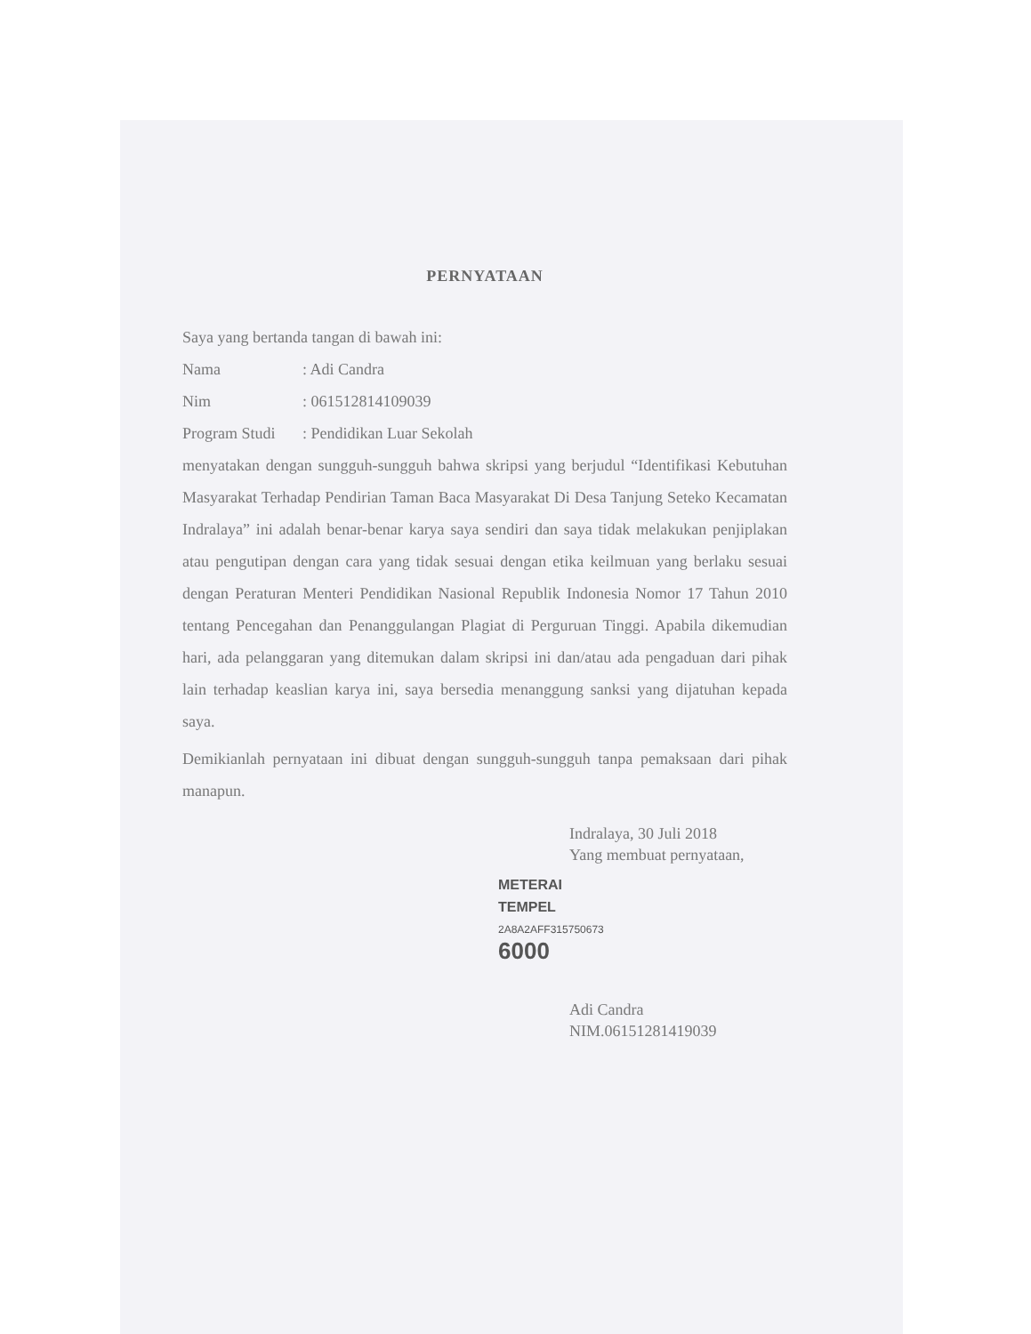PERNYATAAN
Saya yang bertanda tangan di bawah ini:
Nama: Adi Candra
Nim: 061512814109039
Program Studi: Pendidikan Luar Sekolah
menyatakan dengan sungguh-sungguh bahwa skripsi yang berjudul “Identifikasi Kebutuhan Masyarakat Terhadap Pendirian Taman Baca Masyarakat Di Desa Tanjung Seteko Kecamatan Indralaya” ini adalah benar-benar karya saya sendiri dan saya tidak melakukan penjiplakan atau pengutipan dengan cara yang tidak sesuai dengan etika keilmuan yang berlaku sesuai dengan Peraturan Menteri Pendidikan Nasional Republik Indonesia Nomor 17 Tahun 2010 tentang Pencegahan dan Penanggulangan Plagiat di Perguruan Tinggi. Apabila dikemudian hari, ada pelanggaran yang ditemukan dalam skripsi ini dan/atau ada pengaduan dari pihak lain terhadap keaslian karya ini, saya bersedia menanggung sanksi yang dijatuhan kepada saya.
Demikianlah pernyataan ini dibuat dengan sungguh-sungguh tanpa pemaksaan dari pihak manapun.
Indralaya, 30 Juli 2018
Yang membuat pernyataan,
METERAI
TEMPEL
2A8A2AFF315750673
6000
Adi Candra
NIM.06151281419039